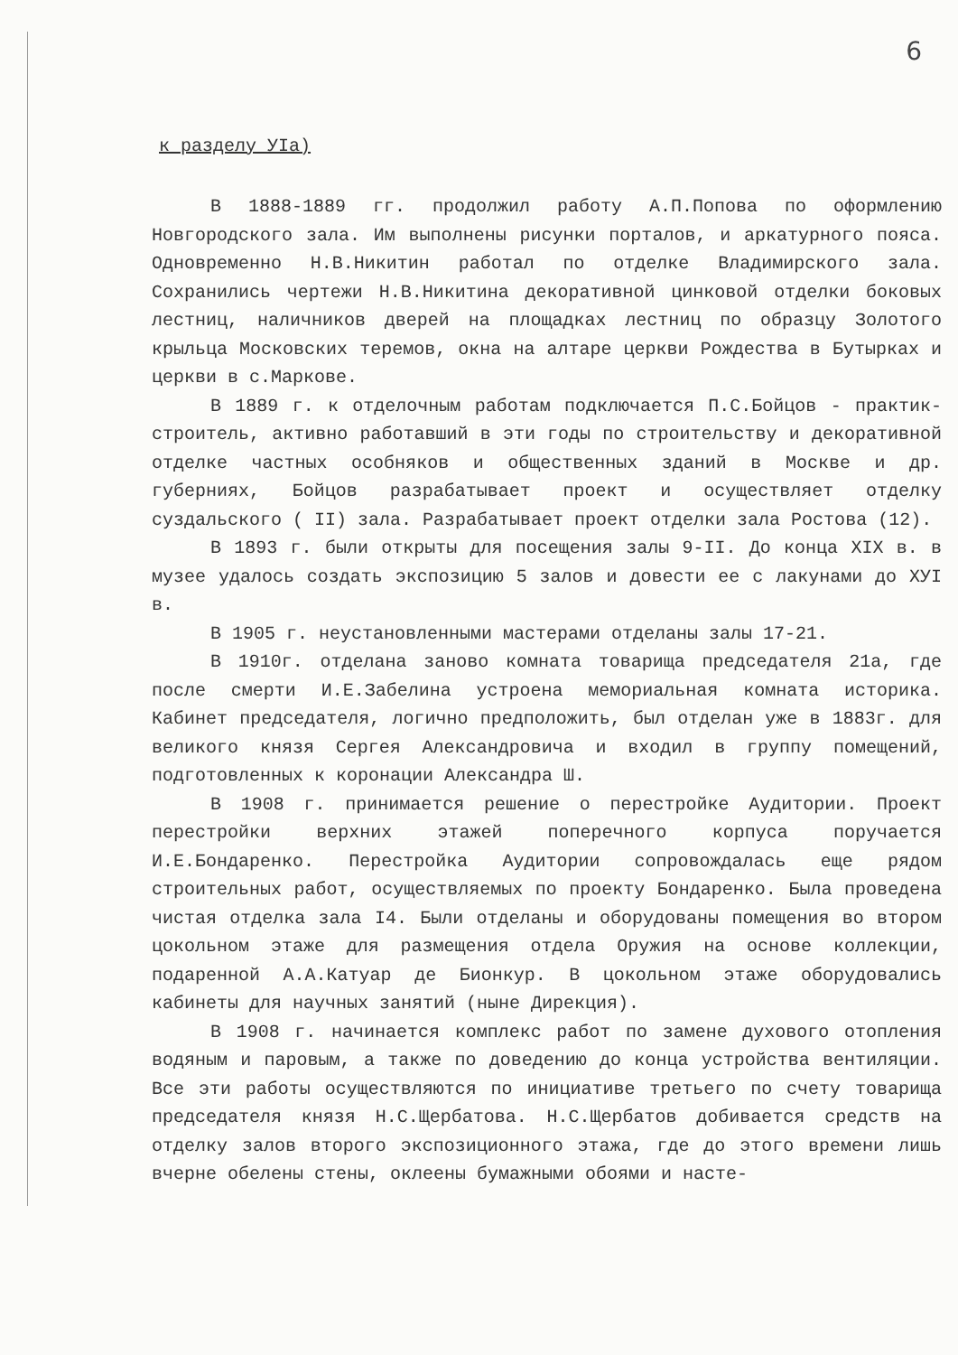6
к разделу УIа)
В 1888-1889 гг. продолжил работу А.П.Попова по оформлению Новгородского зала. Им выполнены рисунки порталов, и аркатурного пояса. Одновременно Н.В.Никитин работал по отделке Владимирского зала. Сохранились чертежи Н.В.Никитина декоративной цинковой отделки боковых лестниц, наличников дверей на площадках лестниц по образцу Золотого крыльца Московских теремов, окна на алтаре церкви Рождества в Бутырках и церкви в с.Маркове.
В 1889 г. к отделочным работам подключается П.С.Бойцов - практик-строитель, активно работавший в эти годы по строительству и декоративной отделке частных особняков и общественных зданий в Москве и др. губерниях, Бойцов разрабатывает проект и осуществляет отделку суздальского ( II) зала. Разрабатывает проект отделки зала Ростова (12).
В 1893 г. были открыты для посещения залы 9-II. До конца XIX в. в музее удалось создать экспозицию 5 залов и довести ее с лакунами до ХУI в.
В 1905 г. неустановленными мастерами отделаны залы 17-21.
В 1910г. отделана заново комната товарища председателя 21а, где после смерти И.Е.Забелина устроена мемориальная комната историка. Кабинет председателя, логично предположить, был отделан уже в 1883г. для великого князя Сергея Александровича и входил в группу помещений, подготовленных к коронации Александра Ш.
В 1908 г. принимается решение о перестройке Аудитории. Проект перестройки верхних этажей поперечного корпуса поручается И.Е.Бондаренко. Перестройка Аудитории сопровождалась еще рядом строительных работ, осуществляемых по проекту Бондаренко. Была проведена чистая отделка зала I4. Были отделаны и оборудованы помещения во втором цокольном этаже для размещения отдела Оружия на основе коллекции, подаренной А.А.Катуар де Бионкур. В цокольном этаже оборудовались кабинеты для научных занятий (ныне Дирекция).
В 1908 г. начинается комплекс работ по замене духового отопления водяным и паровым, а также по доведению до конца устройства вентиляции. Все эти работы осуществляются по инициативе третьего по счету товарища председателя князя Н.С.Щербатова. Н.С.Щербатов добивается средств на отделку залов второго экспозиционного этажа, где до этого времени лишь вчерне обелены стены, оклеены бумажными обоями и насте-